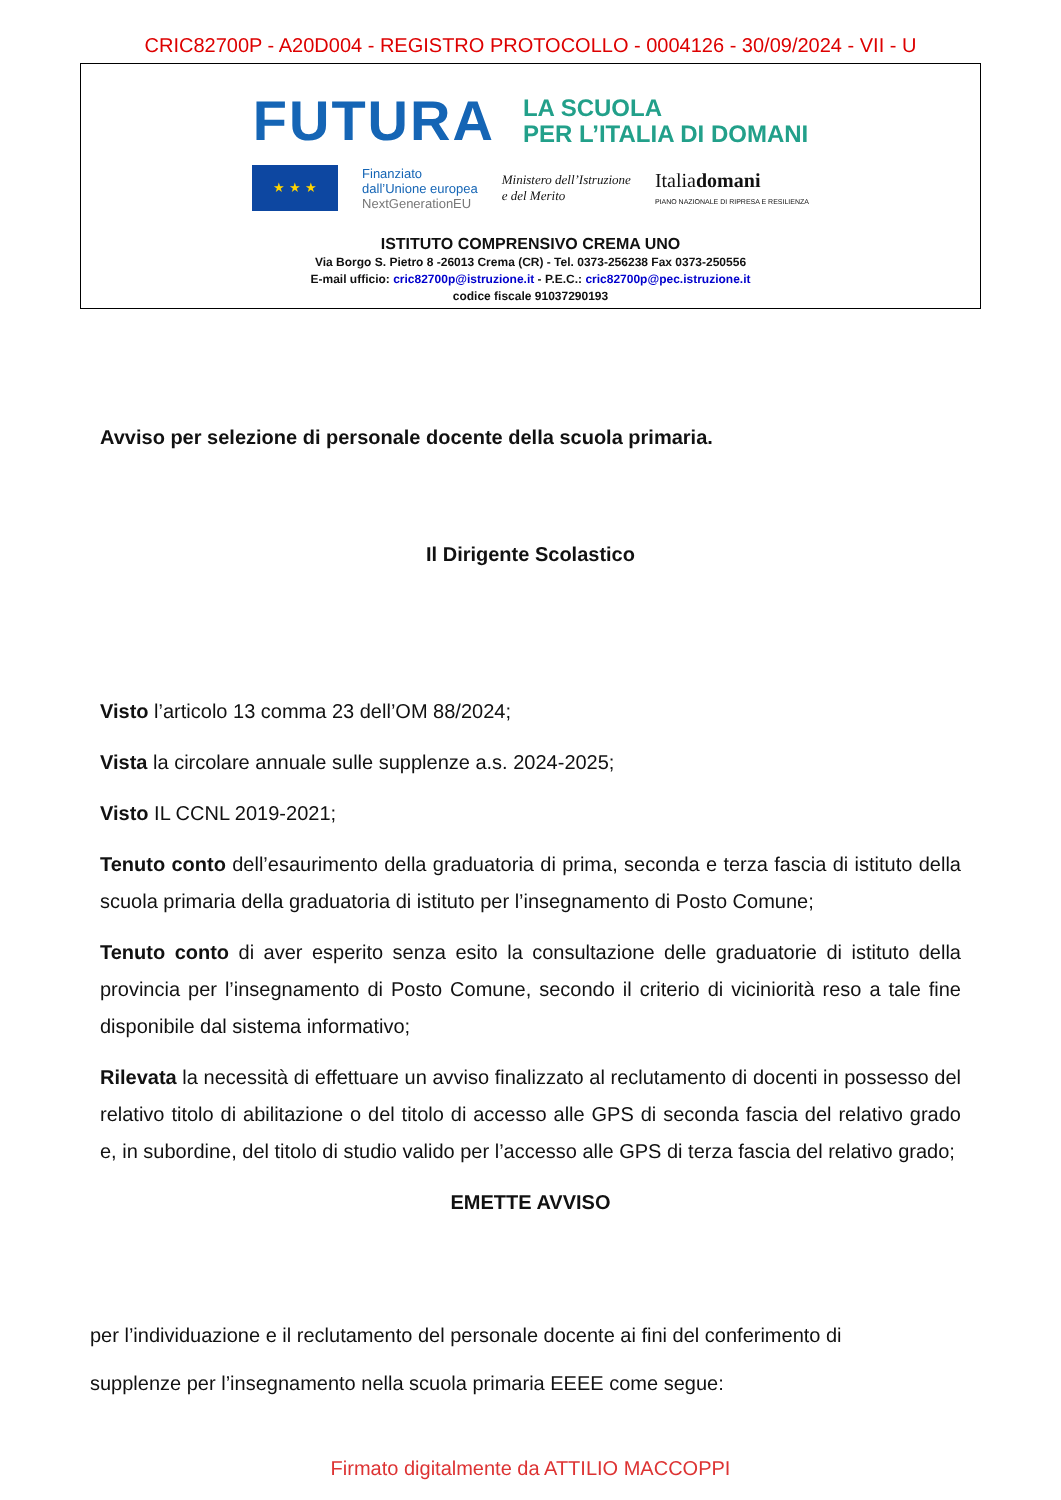CRIC82700P - A20D004 - REGISTRO PROTOCOLLO - 0004126 - 30/09/2024 - VII - U
FUTURA LA SCUOLA
PER L’ITALIA DI DOMANI
★ ★ ★
Finanziato
dall’Unione europea
NextGenerationEU
Ministero dell’Istruzione
e del Merito
Italiadomani
PIANO NAZIONALE DI RIPRESA E RESILIENZA
ISTITUTO COMPRENSIVO CREMA UNO
Via Borgo S. Pietro 8 -26013 Crema (CR) - Tel. 0373-256238 Fax 0373-250556
E-mail ufficio: cric82700p@istruzione.it - P.E.C.: cric82700p@pec.istruzione.it
codice fiscale 91037290193
Avviso per selezione di personale docente della scuola primaria.
Il Dirigente Scolastico
Visto l’articolo 13 comma 23 dell’OM 88/2024;
Vista la circolare annuale sulle supplenze a.s. 2024-2025;
Visto IL CCNL 2019-2021;
Tenuto conto dell’esaurimento della graduatoria di prima, seconda e terza fascia di istituto della scuola primaria della graduatoria di istituto per l’insegnamento di Posto Comune;
Tenuto conto di aver esperito senza esito la consultazione delle graduatorie di istituto della provincia per l’insegnamento di Posto Comune, secondo il criterio di viciniorità reso a tale fine disponibile dal sistema informativo;
Rilevata la necessità di effettuare un avviso finalizzato al reclutamento di docenti in possesso del relativo titolo di abilitazione o del titolo di accesso alle GPS di seconda fascia del relativo grado e, in subordine, del titolo di studio valido per l’accesso alle GPS di terza fascia del relativo grado;
EMETTE AVVISO
per l’individuazione e il reclutamento del personale docente ai fini del conferimento di
supplenze per l’insegnamento nella scuola primaria EEEE come segue:
Firmato digitalmente da ATTILIO MACCOPPI